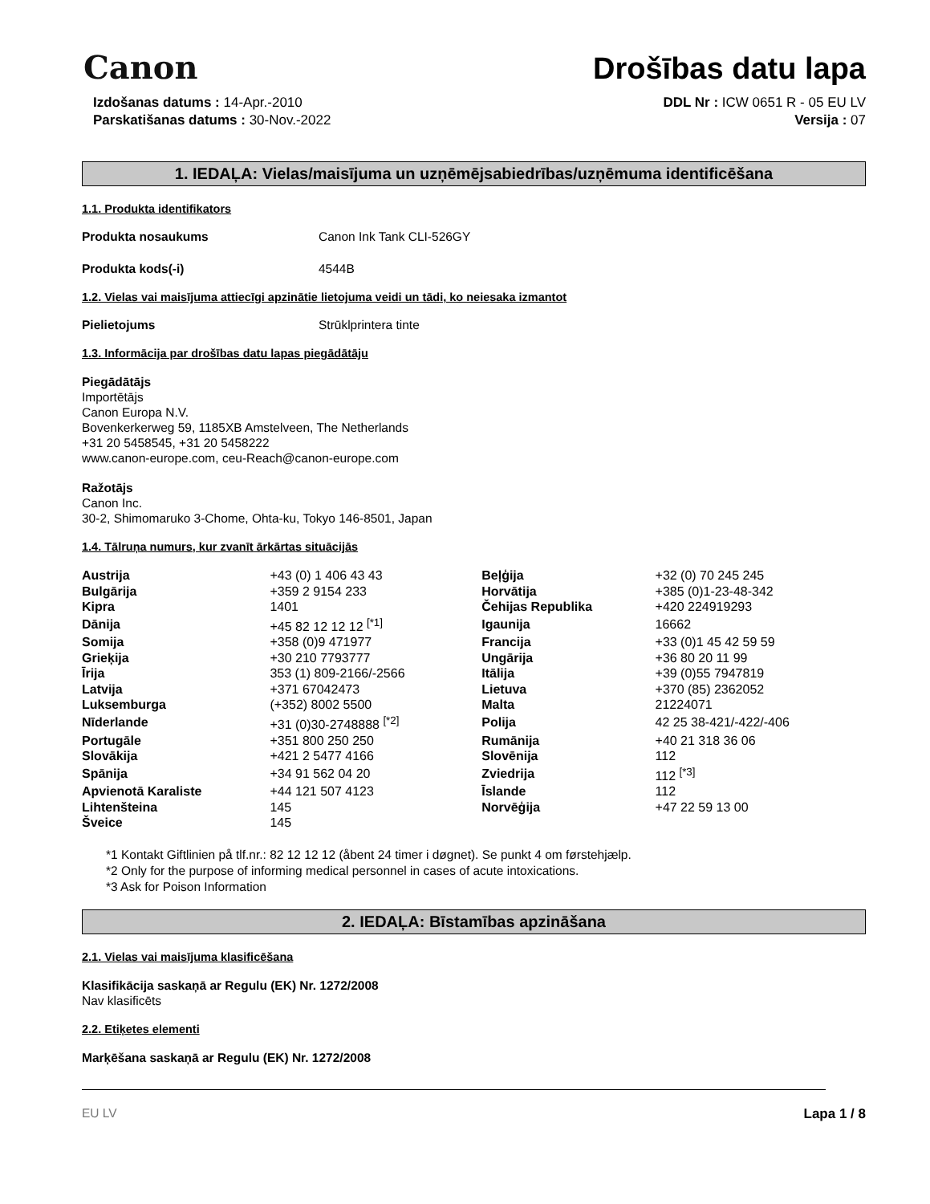Canon
Drošības datu lapa
Izdošanas datums : 14-Apr.-2010
Parskatišanas datums : 30-Nov.-2022
DDL Nr : ICW 0651 R - 05 EU LV
Versija : 07
1. IEDAĻA: Vielas/maisījuma un uzņēmējsabiedrības/uzņēmuma identificēšana
1.1. Produkta identifikators
Produkta nosaukums Canon Ink Tank CLI-526GY
Produkta kods(-i) 4544B
1.2. Vielas vai maisījuma attiecīgi apzinātie lietojuma veidi un tādi, ko neiesaka izmantot
Pielietojums Strūklprintera tinte
1.3. Informācija par drošības datu lapas piegādātāju
Piegādātājs
Importētājs
Canon Europa N.V.
Bovenkerkerweg 59, 1185XB Amstelveen, The Netherlands
+31 20 5458545, +31 20 5458222
www.canon-europe.com, ceu-Reach@canon-europe.com
Ražotājs
Canon Inc.
30-2, Shimomaruko 3-Chome, Ohta-ku, Tokyo 146-8501, Japan
1.4. Tālruņa numurs, kur zvanīt ārkārtas situācijās
| Austrija | +43 (0) 1 406 43 43 | Beļģija | +32 (0) 70 245 245 |
| Bulgārija | +359 2 9154 233 | Horvātija | +385 (0)1-23-48-342 |
| Kipra | 1401 | Čehijas Republika | +420 224919293 |
| Dānija | +45 82 12 12 12 <sup>[*1]</sup> | Igaunija | 16662 |
| Somija | +358 (0)9 471977 | Francija | +33 (0)1 45 42 59 59 |
| Grieķija | +30 210 7793777 | Ungārija | +36 80 20 11 99 |
| Īrija | 353 (1) 809-2166/-2566 | Itālija | +39 (0)55 7947819 |
| Latvija | +371 67042473 | Lietuva | +370 (85) 2362052 |
| Luksemburga | (+352) 8002 5500 | Malta | 21224071 |
| Nīderlande | +31 (0)30-2748888 <sup>[*2]</sup> | Polija | 42 25 38-421/-422/-406 |
| Portugāle | +351 800 250 250 | Rumānija | +40 21 318 36 06 |
| Slovākija | +421 2 5477 4166 | Slovēnija | 112 |
| Spānija | +34 91 562 04 20 | Zviedrija | 112 <sup>[*3]</sup> |
| Apvienotā Karaliste | +44 121 507 4123 | Īslande | 112 |
| Lihtenšteina | 145 | Norvēģija | +47 22 59 13 00 |
| Šveice | 145 | | |
*1 Kontakt Giftlinien på tlf.nr.: 82 12 12 12 (åbent 24 timer i døgnet). Se punkt 4 om førstehjælp.
*2 Only for the purpose of informing medical personnel in cases of acute intoxications.
*3 Ask for Poison Information
2. IEDAĻA: Bīstamības apzināšana
2.1. Vielas vai maisījuma klasificēšana
Klasifikācija saskaņā ar Regulu (EK) Nr. 1272/2008
Nav klasificēts
2.2. Etiķetes elementi
Marķēšana saskaņā ar Regulu (EK) Nr. 1272/2008
EU LV Lapa 1 / 8